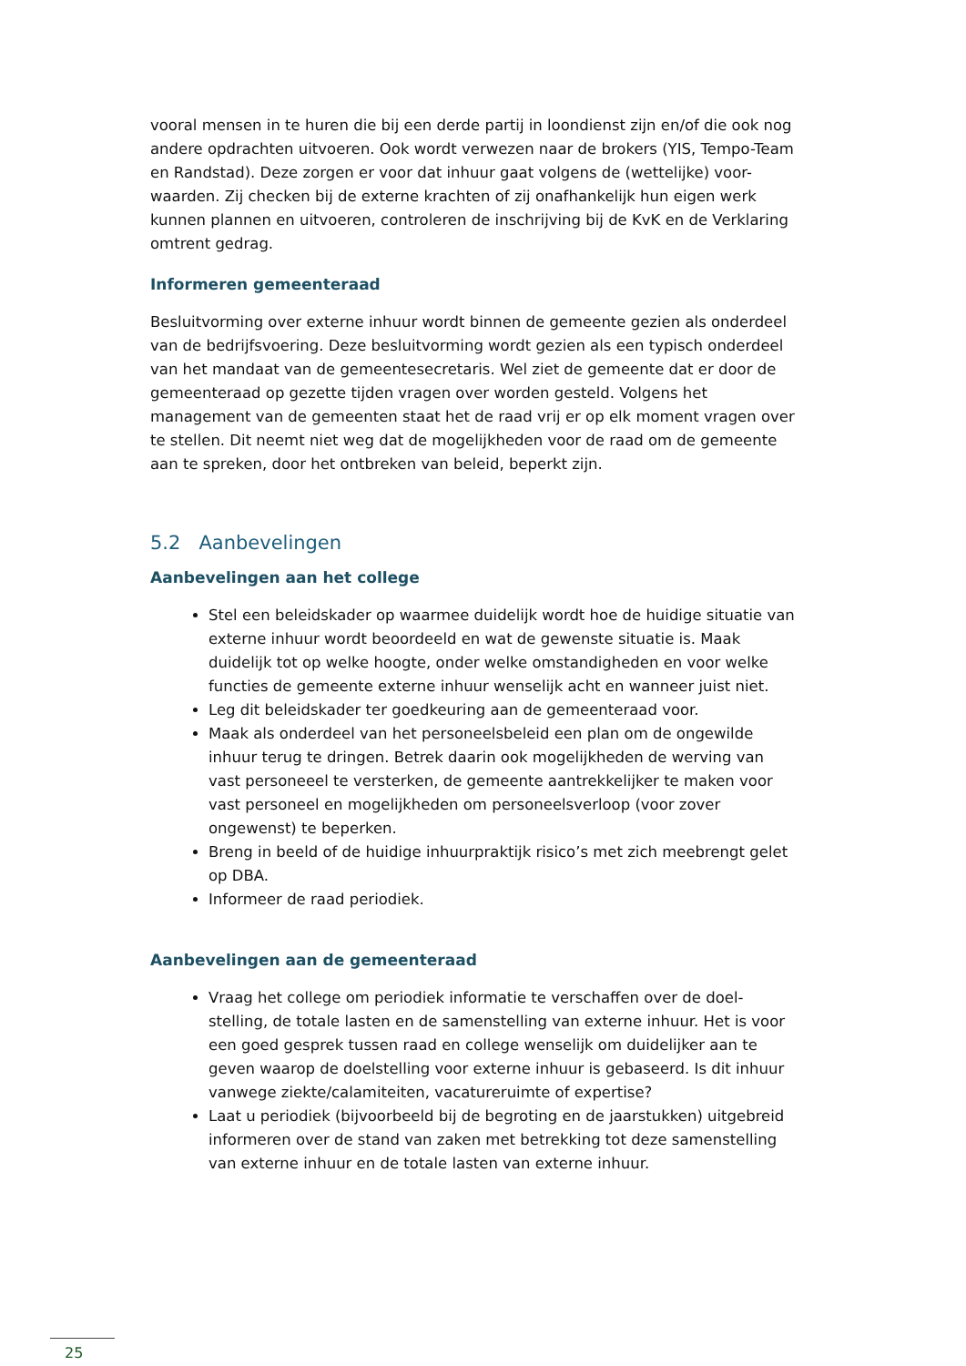vooral mensen in te huren die bij een derde partij in loondienst zijn en/of die ook nog andere opdrachten uitvoeren. Ook wordt verwezen naar de brokers (YIS, Tempo-Team en Randstad). Deze zorgen er voor dat inhuur gaat volgens de (wettelijke) voor-waarden. Zij checken bij de externe krachten of zij onafhankelijk hun eigen werk kunnen plannen en uitvoeren, controleren de inschrijving bij de KvK en de Verklaring omtrent gedrag.
Informeren gemeenteraad
Besluitvorming over externe inhuur wordt binnen de gemeente gezien als onderdeel van de bedrijfsvoering. Deze besluitvorming wordt gezien als een typisch onderdeel van het mandaat van de gemeentesecretaris. Wel ziet de gemeente dat er door de gemeenteraad op gezette tijden vragen over worden gesteld. Volgens het management van de gemeenten staat het de raad vrij er op elk moment vragen over te stellen. Dit neemt niet weg dat de mogelijkheden voor de raad om de gemeente aan te spreken, door het ontbreken van beleid, beperkt zijn.
5.2 Aanbevelingen
Aanbevelingen aan het college
Stel een beleidskader op waarmee duidelijk wordt hoe de huidige situatie van externe inhuur wordt beoordeeld en wat de gewenste situatie is. Maak duidelijk tot op welke hoogte, onder welke omstandigheden en voor welke functies de gemeente externe inhuur wenselijk acht en wanneer juist niet.
Leg dit beleidskader ter goedkeuring aan de gemeenteraad voor.
Maak als onderdeel van het personeelsbeleid een plan om de ongewilde inhuur terug te dringen. Betrek daarin ook mogelijkheden de werving van vast personeeel te versterken, de gemeente aantrekkelijker te maken voor vast personeel en mogelijkheden om personeelsverloop (voor zover ongewenst) te beperken.
Breng in beeld of de huidige inhuurpraktijk risico’s met zich meebrengt gelet op DBA.
Informeer de raad periodiek.
Aanbevelingen aan de gemeenteraad
Vraag het college om periodiek informatie te verschaffen over de doel-stelling, de totale lasten en de samenstelling van externe inhuur. Het is voor een goed gesprek tussen raad en college wenselijk om duidelijker aan te geven waarop de doelstelling voor externe inhuur is gebaseerd. Is dit inhuur vanwege ziekte/calamiteiten, vacatureruimte of expertise?
Laat u periodiek (bijvoorbeeld bij de begroting en de jaarstukken) uitgebreid informeren over de stand van zaken met betrekking tot deze samenstelling van externe inhuur en de totale lasten van externe inhuur.
25